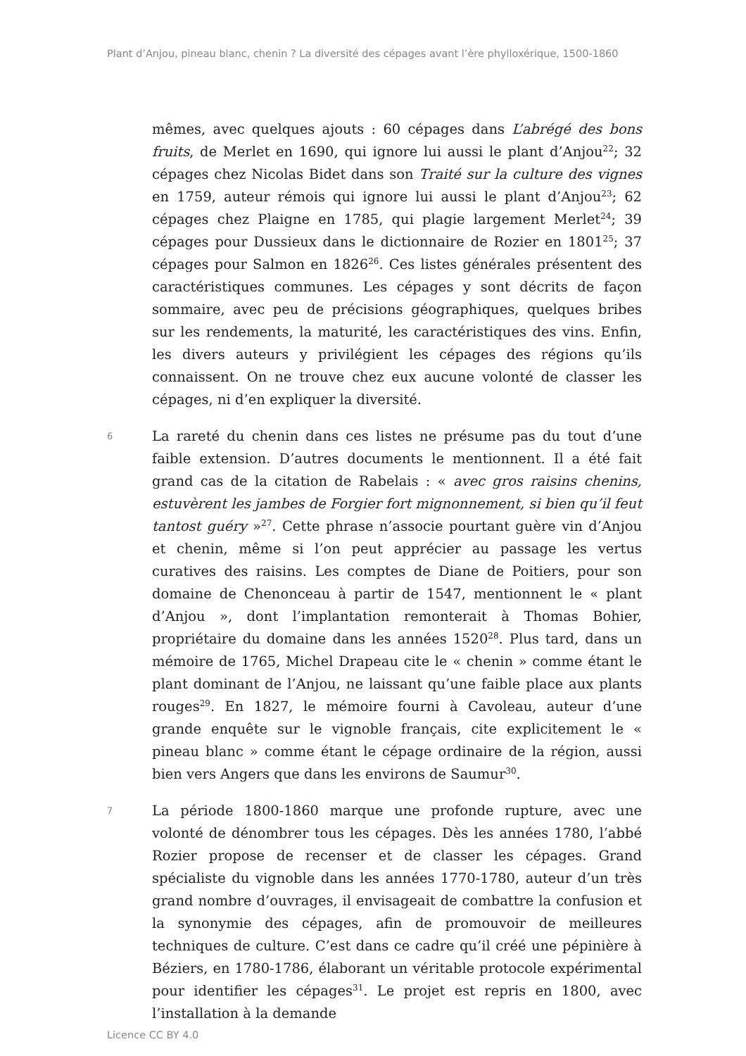Plant d’Anjou, pineau blanc, chenin ? La diversité des cépages avant l’ère phylloxérique, 1500-1860
mêmes, avec quelques ajouts : 60 cépages dans L’abrégé des bons fruits, de Merlet en 1690, qui ignore lui aussi le plant d’Anjou<sup>22</sup>; 32 cépages chez Nicolas Bidet dans son Traité sur la culture des vignes en 1759, auteur rémois qui ignore lui aussi le plant d’Anjou<sup>23</sup>; 62 cépages chez Plaigne en 1785, qui plagie largement Merlet<sup>24</sup>; 39 cépages pour Dussieux dans le dictionnaire de Rozier en 1801<sup>25</sup>; 37 cépages pour Salmon en 1826<sup>26</sup>. Ces listes générales présentent des caractéristiques communes. Les cépages y sont décrits de façon sommaire, avec peu de précisions géographiques, quelques bribes sur les rendements, la maturité, les caractéristiques des vins. Enfin, les divers auteurs y privilégient les cépages des régions qu’ils connaissent. On ne trouve chez eux aucune volonté de classer les cépages, ni d’en expliquer la diversité.
6
La rareté du chenin dans ces listes ne présume pas du tout d’une faible extension. D’autres documents le mentionnent. Il a été fait grand cas de la citation de Rabelais : « avec gros raisins chenins, estuvèrent les jambes de Forgier fort mignonnement, si bien qu’il feut tantost guéry »<sup>27</sup>. Cette phrase n’associe pourtant guère vin d’Anjou et chenin, même si l’on peut apprécier au passage les vertus curatives des raisins. Les comptes de Diane de Poitiers, pour son domaine de Chenonceau à partir de 1547, mentionnent le « plant d’Anjou », dont l’implantation remonterait à Thomas Bohier, propriétaire du domaine dans les années 1520<sup>28</sup>. Plus tard, dans un mémoire de 1765, Michel Drapeau cite le « chenin » comme étant le plant dominant de l’Anjou, ne laissant qu’une faible place aux plants rouges<sup>29</sup>. En 1827, le mémoire fourni à Cavoleau, auteur d’une grande enquête sur le vignoble français, cite explicitement le « pineau blanc » comme étant le cépage ordinaire de la région, aussi bien vers Angers que dans les environs de Saumur<sup>30</sup>.
7
La période 1800-1860 marque une profonde rupture, avec une volonté de dénombrer tous les cépages. Dès les années 1780, l’abbé Rozier propose de recenser et de classer les cépages. Grand spécialiste du vignoble dans les années 1770-1780, auteur d’un très grand nombre d’ouvrages, il envisageait de combattre la confusion et la synonymie des cépages, afin de promouvoir de meilleures techniques de culture. C’est dans ce cadre qu’il créé une pépinière à Béziers, en 1780-1786, élaborant un véritable protocole expérimental pour identifier les cépages<sup>31</sup>. Le projet est repris en 1800, avec l’installation à la demande
Licence CC BY 4.0